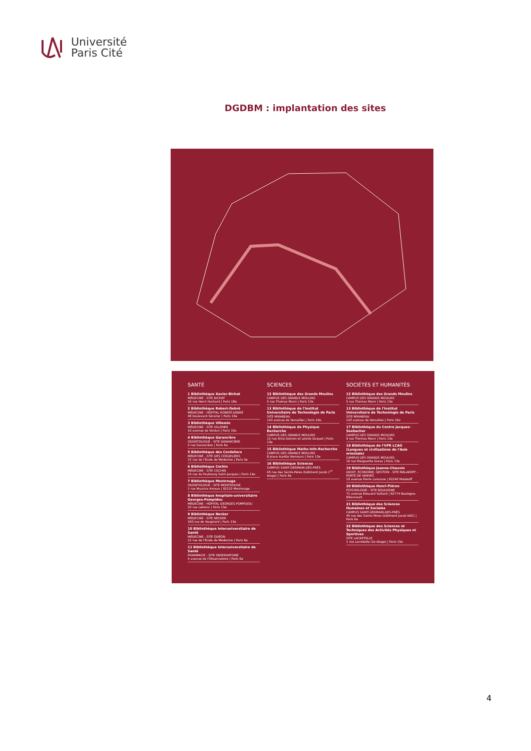Université
Paris Cité
DGDBM : implantation des sites
SANTÉ
1 Bibliothèque Xavier-Bichat
MÉDECINE - SITE BICHAT
16 rue Henri Huchard | Paris 18e
2 Bibliothèque Robert-Debré
MÉDECINE - HÔPITAL ROBERT-DEBRÉ
48 boulevard Sérurier | Paris 19e
3 Bibliothèque Villemin
MÉDECINE - SITE VILLEMIN
10 avenue de Verdun | Paris 10e
4 Bibliothèque Garancière
ODONTOLOGIE - SITE GARANCIÈRE
5 rue Garancière | Paris 6e
5 Bibliothèque des Cordeliers
MÉDECINE - SITE DES CORDELIERS
15 rue de l'École de Médecine | Paris 5e
6 Bibliothèque Cochin
MÉDECINE - SITE COCHIN
24 rue du Faubourg Saint-Jacques | Paris 14e
7 Bibliothèque Montrouge
ODONTOLOGIE - SITE MONTROUGE
1 rue Maurice Arnoux | 92120 Montrouge
8 Bibliothèque hospitalo-universitaire Georges-Pompidou
MÉDECINE - HÔPITAL GEORGES-POMPIDOU
20 rue Leblanc | Paris 15e
9 Bibliothèque Necker
MÉDECINE - SITE NECKER
160 rue de Vaugirard | Paris 15e
10 Bibliothèque Interuniversitaire de Santé
MÉDECINE - SITE ODÉON
12 rue de l'École de Médecine | Paris 6e
11 Bibliothèque Interuniversitaire de Santé
PHARMACIE - SITE OBSERVATOIRE
4 avenue de l'Observatoire | Paris 6e
SCIENCES
12 Bibliothèque des Grands Moulins
CAMPUS DES GRANDS MOULINS
5 rue Thomas Mann | Paris 13e
13 Bibliothèque de l'Institut Universitaire de Technologie de Paris
SITE MIRABEAU
143 avenue de Versailles | Paris 16e
14 Bibliothèque de Physique Recherche
CAMPUS DES GRANDS MOULINS
12 rue Alice Domon et Léonie Duquet | Paris 13e
15 Bibliothèque Maths-Info-Recherche
CAMPUS DES GRANDS MOULINS
8 place Aurélie Nemours | Paris 13e
16 Bibliothèque Sciences
CAMPUS SAINT-GERMAIN-DES-PRÉS
45 rue des Saints-Pères (bâtiment Jacob 1<sup>er</sup> étage) | Paris 6e
SOCIÉTÉS ET HUMANITÉS
12 Bibliothèque des Grands Moulins
CAMPUS DES GRANDS MOULINS
5 rue Thomas Mann | Paris 13e
13 Bibliothèque de l'Institut Universitaire de Technologie de Paris
SITE MIRABEAU
143 avenue de Versailles | Paris 16e
17 Bibliothèque du Centre Jacques-Seebacher
CAMPUS DES GRANDS MOULINS
9 rue Thomas Mann | Paris 13e
18 Bibliothèque de l'UFR LCAO (Langues et civilisations de l'Asie orientale)
CAMPUS DES GRANDS MOULINS
16 rue Marguerite Duras | Paris 13e
19 Bibliothèque Jeanne-Chauvin
DROIT, ÉCONOMIE, GESTION - SITE MALAKOFF – PORTE DE VANVES
10 avenue Pierre Larousse | 92240 Malakoff
20 Bibliothèque Henri-Piéron
PSYCHOLOGIE - SITE BOULOGNE
71 avenue Edouard Vaillant | 92774 Boulogne-Billancourt
21 Bibliothèque des Sciences Humaines et Sociales
CAMPUS SAINT-GERMAIN-DES-PRÉS
45 rue des Saints-Pères (bâtiment Jacob RdC) | Paris 6e
22 Bibliothèque des Sciences et Techniques des Activités Physiques et Sportives
SITE LACRETELLE
1 rue Lacretelle (2e étage) | Paris 15e
4